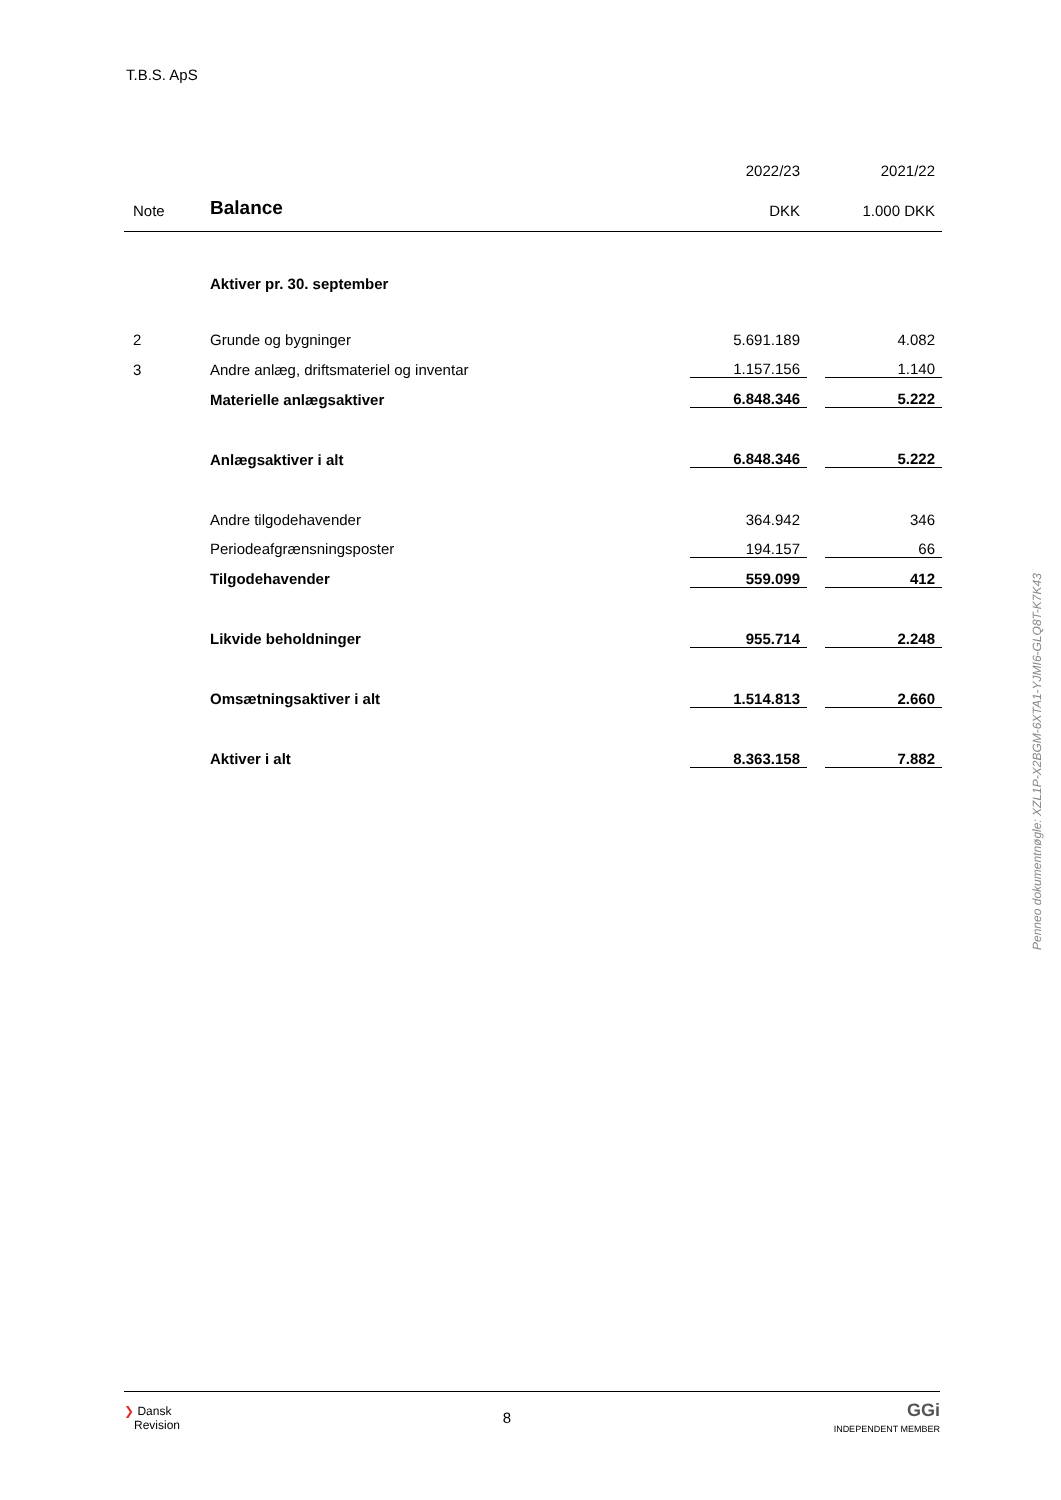T.B.S. ApS
| | | 2022/23 | | 2021/22 |
| Note | Balance | DKK | | 1.000 DKK |
| | Aktiver pr. 30. september | | | |
| 2 | Grunde og bygninger | 5.691.189 | | 4.082 |
| 3 | Andre anlæg, driftsmateriel og inventar | 1.157.156 | | 1.140 |
| | Materielle anlægsaktiver | 6.848.346 | | 5.222 |
| | Anlægsaktiver i alt | 6.848.346 | | 5.222 |
| | Andre tilgodehavender | 364.942 | | 346 |
| | Periodeafgrænsningsposter | 194.157 | | 66 |
| | Tilgodehavender | 559.099 | | 412 |
| | Likvide beholdninger | 955.714 | | 2.248 |
| | Omsætningsaktiver i alt | 1.514.813 | | 2.660 |
| | Aktiver i alt | 8.363.158 | | 7.882 |
Penneo dokumentnøgle: XZL1P-X2BGM-6XTA1-YJMI6-GLQ8T-K7K43
❯ Dansk
Revision
8
GGi
INDEPENDENT MEMBER